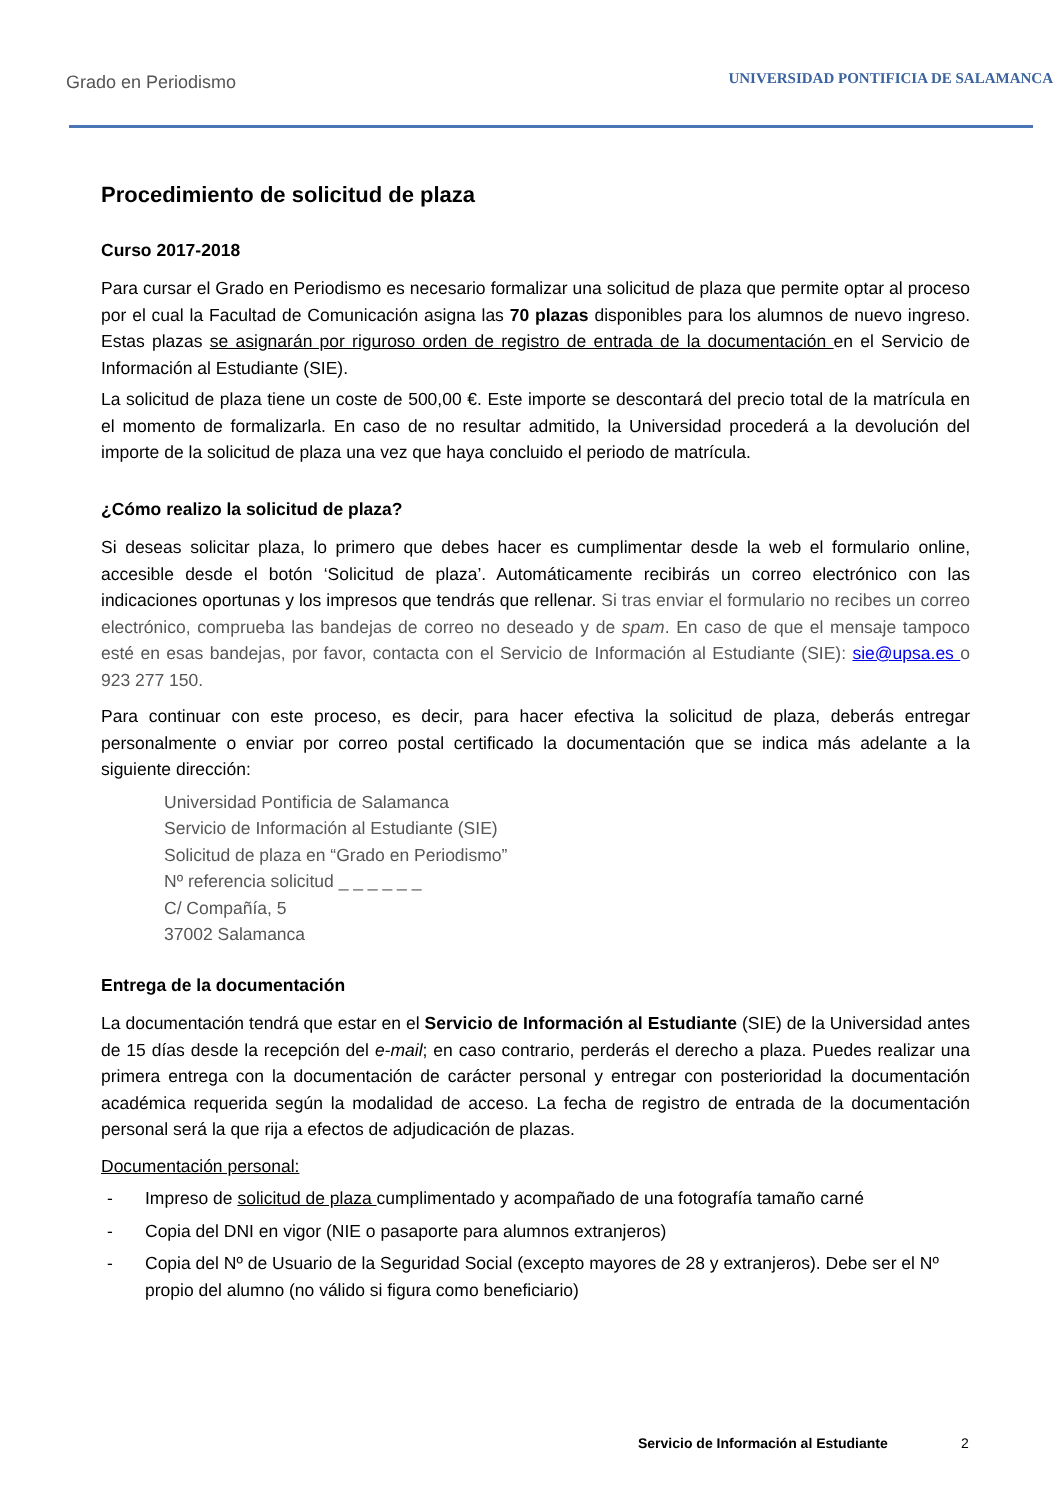Grado en Periodismo
UNIVERSIDAD PONTIFICIA DE SALAMANCA
Procedimiento de solicitud de plaza
Curso 2017-2018
Para cursar el Grado en Periodismo es necesario formalizar una solicitud de plaza que permite optar al proceso por el cual la Facultad de Comunicación asigna las 70 plazas disponibles para los alumnos de nuevo ingreso. Estas plazas se asignarán por riguroso orden de registro de entrada de la documentación en el Servicio de Información al Estudiante (SIE).
La solicitud de plaza tiene un coste de 500,00 €. Este importe se descontará del precio total de la matrícula en el momento de formalizarla. En caso de no resultar admitido, la Universidad procederá a la devolución del importe de la solicitud de plaza una vez que haya concluido el periodo de matrícula.
¿Cómo realizo la solicitud de plaza?
Si deseas solicitar plaza, lo primero que debes hacer es cumplimentar desde la web el formulario online, accesible desde el botón ‘Solicitud de plaza’. Automáticamente recibirás un correo electrónico con las indicaciones oportunas y los impresos que tendrás que rellenar. Si tras enviar el formulario no recibes un correo electrónico, comprueba las bandejas de correo no deseado y de spam. En caso de que el mensaje tampoco esté en esas bandejas, por favor, contacta con el Servicio de Información al Estudiante (SIE): sie@upsa.es o 923 277 150.
Para continuar con este proceso, es decir, para hacer efectiva la solicitud de plaza, deberás entregar personalmente o enviar por correo postal certificado la documentación que se indica más adelante a la siguiente dirección:
Universidad Pontificia de Salamanca
Servicio de Información al Estudiante (SIE)
Solicitud de plaza en “Grado en Periodismo”
Nº referencia solicitud _ _ _ _ _ _
C/ Compañía, 5
37002 Salamanca
Entrega de la documentación
La documentación tendrá que estar en el Servicio de Información al Estudiante (SIE) de la Universidad antes de 15 días desde la recepción del e-mail; en caso contrario, perderás el derecho a plaza. Puedes realizar una primera entrega con la documentación de carácter personal y entregar con posterioridad la documentación académica requerida según la modalidad de acceso. La fecha de registro de entrada de la documentación personal será la que rija a efectos de adjudicación de plazas.
Documentación personal:
- Impreso de solicitud de plaza cumplimentado y acompañado de una fotografía tamaño carné
- Copia del DNI en vigor (NIE o pasaporte para alumnos extranjeros)
- Copia del Nº de Usuario de la Seguridad Social (excepto mayores de 28 y extranjeros). Debe ser el Nº propio del alumno (no válido si figura como beneficiario)
Servicio de Información al Estudiante 2